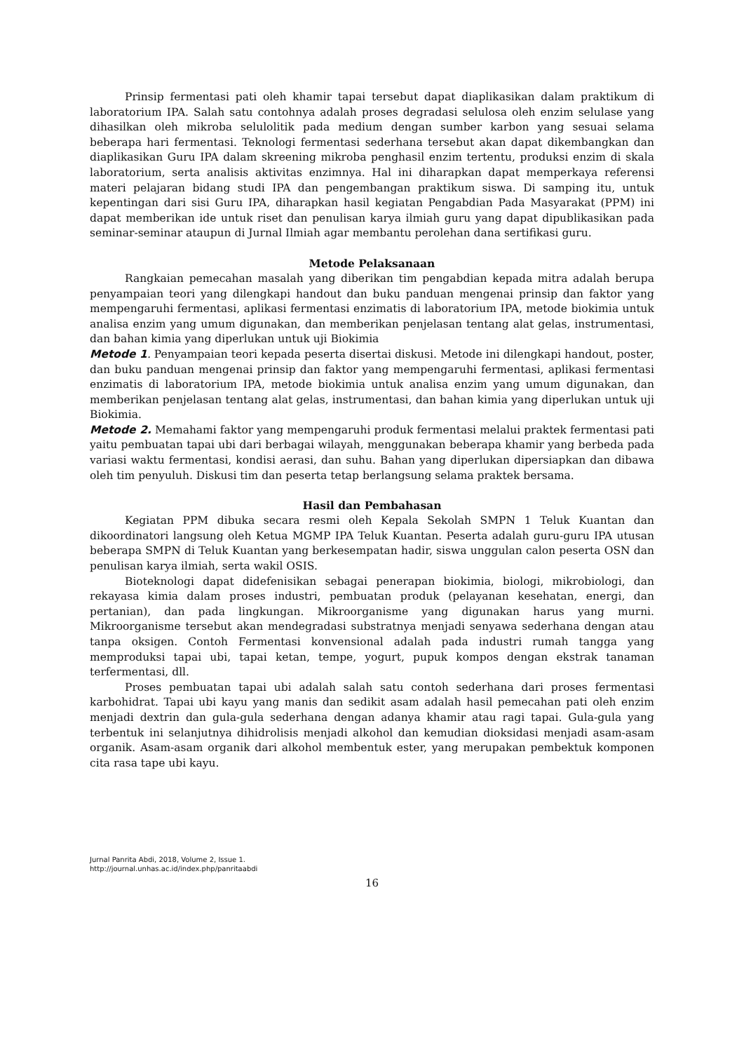Prinsip fermentasi pati oleh khamir tapai tersebut dapat diaplikasikan dalam praktikum di laboratorium IPA. Salah satu contohnya adalah proses degradasi selulosa oleh enzim selulase yang dihasilkan oleh mikroba selulolitik pada medium dengan sumber karbon yang sesuai selama beberapa hari fermentasi. Teknologi fermentasi sederhana tersebut akan dapat dikembangkan dan diaplikasikan Guru IPA dalam skreening mikroba penghasil enzim tertentu, produksi enzim di skala laboratorium, serta analisis aktivitas enzimnya. Hal ini diharapkan dapat memperkaya referensi materi pelajaran bidang studi IPA dan pengembangan praktikum siswa. Di samping itu, untuk kepentingan dari sisi Guru IPA, diharapkan hasil kegiatan Pengabdian Pada Masyarakat (PPM) ini dapat memberikan ide untuk riset dan penulisan karya ilmiah guru yang dapat dipublikasikan pada seminar-seminar ataupun di Jurnal Ilmiah agar membantu perolehan dana sertifikasi guru.
Metode Pelaksanaan
Rangkaian pemecahan masalah yang diberikan tim pengabdian kepada mitra adalah berupa penyampaian teori yang dilengkapi handout dan buku panduan mengenai prinsip dan faktor yang mempengaruhi fermentasi, aplikasi fermentasi enzimatis di laboratorium IPA, metode biokimia untuk analisa enzim yang umum digunakan, dan memberikan penjelasan tentang alat gelas, instrumentasi, dan bahan kimia yang diperlukan untuk uji Biokimia
Metode 1. Penyampaian teori kepada peserta disertai diskusi. Metode ini dilengkapi handout, poster, dan buku panduan mengenai prinsip dan faktor yang mempengaruhi fermentasi, aplikasi fermentasi enzimatis di laboratorium IPA, metode biokimia untuk analisa enzim yang umum digunakan, dan memberikan penjelasan tentang alat gelas, instrumentasi, dan bahan kimia yang diperlukan untuk uji Biokimia.
Metode 2. Memahami faktor yang mempengaruhi produk fermentasi melalui praktek fermentasi pati yaitu pembuatan tapai ubi dari berbagai wilayah, menggunakan beberapa khamir yang berbeda pada variasi waktu fermentasi, kondisi aerasi, dan suhu. Bahan yang diperlukan dipersiapkan dan dibawa oleh tim penyuluh. Diskusi tim dan peserta tetap berlangsung selama praktek bersama.
Hasil dan Pembahasan
Kegiatan PPM dibuka secara resmi oleh Kepala Sekolah SMPN 1 Teluk Kuantan dan dikoordinatori langsung oleh Ketua MGMP IPA Teluk Kuantan. Peserta adalah guru-guru IPA utusan beberapa SMPN di Teluk Kuantan yang berkesempatan hadir, siswa unggulan calon peserta OSN dan penulisan karya ilmiah, serta wakil OSIS.
Bioteknologi dapat didefenisikan sebagai penerapan biokimia, biologi, mikrobiologi, dan rekayasa kimia dalam proses industri, pembuatan produk (pelayanan kesehatan, energi, dan pertanian), dan pada lingkungan. Mikroorganisme yang digunakan harus yang murni. Mikroorganisme tersebut akan mendegradasi substratnya menjadi senyawa sederhana dengan atau tanpa oksigen. Contoh Fermentasi konvensional adalah pada industri rumah tangga yang memproduksi tapai ubi, tapai ketan, tempe, yogurt, pupuk kompos dengan ekstrak tanaman terfermentasi, dll.
Proses pembuatan tapai ubi adalah salah satu contoh sederhana dari proses fermentasi karbohidrat. Tapai ubi kayu yang manis dan sedikit asam adalah hasil pemecahan pati oleh enzim menjadi dextrin dan gula-gula sederhana dengan adanya khamir atau ragi tapai. Gula-gula yang terbentuk ini selanjutnya dihidrolisis menjadi alkohol dan kemudian dioksidasi menjadi asam-asam organik. Asam-asam organik dari alkohol membentuk ester, yang merupakan pembektuk komponen cita rasa tape ubi kayu.
Jurnal Panrita Abdi, 2018, Volume 2, Issue 1.
http://journal.unhas.ac.id/index.php/panritaabdi
16